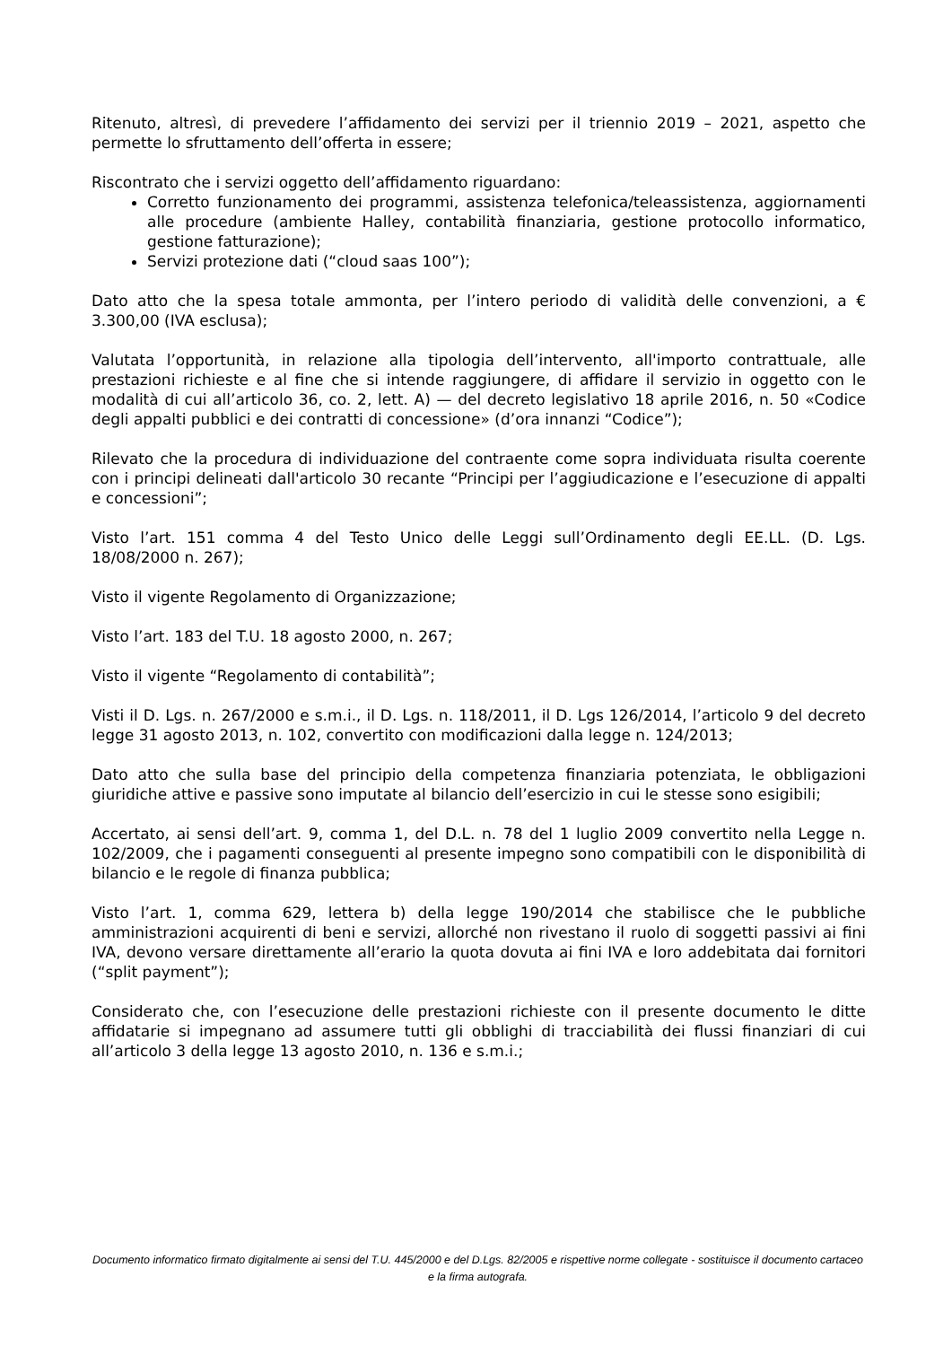Ritenuto, altresì, di prevedere l’affidamento dei servizi per il triennio 2019 – 2021, aspetto che permette lo sfruttamento dell’offerta in essere;
Riscontrato che i servizi oggetto dell’affidamento riguardano:
Corretto funzionamento dei programmi, assistenza telefonica/teleassistenza, aggiornamenti alle procedure (ambiente Halley, contabilità finanziaria, gestione protocollo informatico, gestione fatturazione);
Servizi protezione dati (“cloud saas 100”);
Dato atto che la spesa totale ammonta, per l’intero periodo di validità delle convenzioni, a € 3.300,00 (IVA esclusa);
Valutata l’opportunità, in relazione alla tipologia dell’intervento, all'importo contrattuale, alle prestazioni richieste e al fine che si intende raggiungere, di affidare il servizio in oggetto con le modalità di cui all’articolo 36, co. 2, lett. A) — del decreto legislativo 18 aprile 2016, n. 50 «Codice degli appalti pubblici e dei contratti di concessione» (d’ora innanzi “Codice”);
Rilevato che la procedura di individuazione del contraente come sopra individuata risulta coerente con i principi delineati dall'articolo 30 recante “Principi per l’aggiudicazione e l’esecuzione di appalti e concessioni”;
Visto l’art. 151 comma 4 del Testo Unico delle Leggi sull’Ordinamento degli EE.LL. (D. Lgs. 18/08/2000 n. 267);
Visto il vigente Regolamento di Organizzazione;
Visto l’art. 183 del T.U. 18 agosto 2000, n. 267;
Visto il vigente “Regolamento di contabilità”;
Visti il D. Lgs. n. 267/2000 e s.m.i., il D. Lgs. n. 118/2011, il D. Lgs 126/2014, l’articolo 9 del decreto legge 31 agosto 2013, n. 102, convertito con modificazioni dalla legge n. 124/2013;
Dato atto che sulla base del principio della competenza finanziaria potenziata, le obbligazioni giuridiche attive e passive sono imputate al bilancio dell’esercizio in cui le stesse sono esigibili;
Accertato, ai sensi dell’art. 9, comma 1, del D.L. n. 78 del 1 luglio 2009 convertito nella Legge n. 102/2009, che i pagamenti conseguenti al presente impegno sono compatibili con le disponibilità di bilancio e le regole di finanza pubblica;
Visto l’art. 1, comma 629, lettera b) della legge 190/2014 che stabilisce che le pubbliche amministrazioni acquirenti di beni e servizi, allorché non rivestano il ruolo di soggetti passivi ai fini IVA, devono versare direttamente all’erario la quota dovuta ai fini IVA e loro addebitata dai fornitori (“split payment”);
Considerato che, con l’esecuzione delle prestazioni richieste con il presente documento le ditte affidatarie si impegnano ad assumere tutti gli obblighi di tracciabilità dei flussi finanziari di cui all’articolo 3 della legge 13 agosto 2010, n. 136 e s.m.i.;
Documento informatico firmato digitalmente ai sensi del T.U. 445/2000 e del D.Lgs. 82/2005 e rispettive norme collegate - sostituisce il documento cartaceo e la firma autografa.